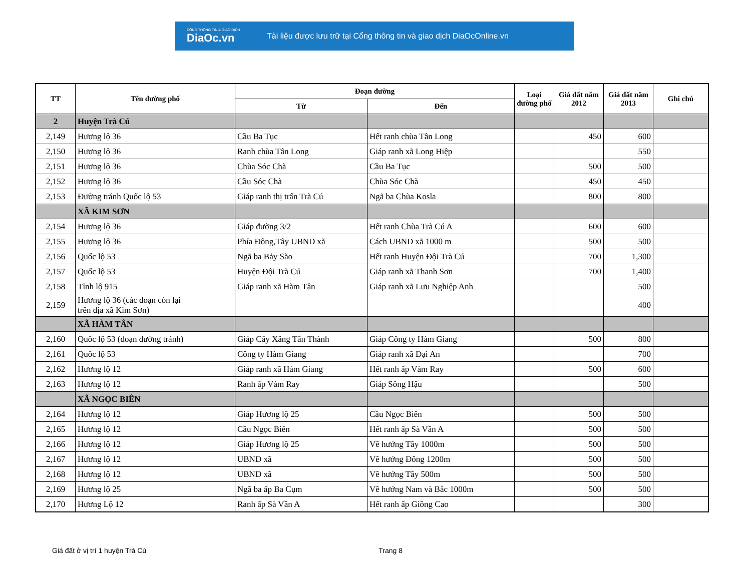CỔNG THÔNG TIN & GIAO DỊCH
DiaOc.vn
Tài liệu được lưu trữ tại Cổng thông tin và giao dịch DiaOcOnline.vn
| TT | Tên đường phố | Đoạn đường | | Loại đường phố | Giá đất năm 2012 | Giá đất năm 2013 | Ghi chú |
| --- | --- | --- | --- | --- | --- | --- | --- |
| | | Từ | Đến | | | | |
| 2 | Huyện Trà Cú | | | | | | |
| 2,149 | Hương lộ 36 | Cầu Ba Tục | Hết ranh chùa Tân Long | | 450 | 600 | |
| 2,150 | Hương lộ 36 | Ranh chùa Tân Long | Giáp ranh xã Long Hiệp | | | 550 | |
| 2,151 | Hương lộ 36 | Chùa Sóc Chà | Cầu Ba Tục | | 500 | 500 | |
| 2,152 | Hương lộ 36 | Cầu Sóc Chà | Chùa Sóc Chà | | 450 | 450 | |
| 2,153 | Đường tránh Quốc lộ 53 | Giáp ranh thị trấn Trà Cú | Ngã ba Chùa Kosla | | 800 | 800 | |
| | XÃ KIM SƠN | | | | | | |
| 2,154 | Hương lộ 36 | Giáp đường 3/2 | Hết ranh Chùa Trà Cú A | | 600 | 600 | |
| 2,155 | Hương lộ 36 | Phía Đông,Tây UBND xã | Cách UBND xã 1000 m | | 500 | 500 | |
| 2,156 | Quốc lộ 53 | Ngã ba Bảy Sào | Hết ranh Huyện Đội Trà Cú | | 700 | 1,300 | |
| 2,157 | Quốc lộ 53 | Huyện Đội Trà Cú | Giáp ranh xã Thanh Sơn | | 700 | 1,400 | |
| 2,158 | Tỉnh lộ 915 | Giáp ranh xã Hàm Tân | Giáp ranh xã Lưu Nghiệp Anh | | | 500 | |
| 2,159 | Hương lộ 36 (các đoạn còn lại trên địa xã Kim Sơn) | | | | | 400 | |
| | XÃ HÀM TÂN | | | | | | |
| 2,160 | Quốc lộ 53 (đoạn đường tránh) | Giáp Cây Xăng Tấn Thành | Giáp Công ty Hàm Giang | | 500 | 800 | |
| 2,161 | Quốc lộ 53 | Công ty Hàm Giang | Giáp ranh xã Đại An | | | 700 | |
| 2,162 | Hương lộ 12 | Giáp ranh xã Hàm Giang | Hết ranh ấp Vàm Ray | | 500 | 600 | |
| 2,163 | Hương lộ 12 | Ranh ấp Vàm Ray | Giáp Sông Hậu | | | 500 | |
| | XÃ NGỌC BIÊN | | | | | | |
| 2,164 | Hương lộ 12 | Giáp Hương lộ 25 | Cầu Ngọc Biên | | 500 | 500 | |
| 2,165 | Hương lộ 12 | Cầu Ngọc Biên | Hết ranh ấp Sà Vần A | | 500 | 500 | |
| 2,166 | Hương lộ 12 | Giáp Hương lộ 25 | Về hướng Tây 1000m | | 500 | 500 | |
| 2,167 | Hương lộ 12 | UBND xã | Về hướng Đông 1200m | | 500 | 500 | |
| 2,168 | Hương lộ 12 | UBND xã | Về hướng Tây 500m | | 500 | 500 | |
| 2,169 | Hương lộ 25 | Ngã ba ấp Ba Cụm | Về hướng Nam và Bắc 1000m | | 500 | 500 | |
| 2,170 | Hương Lộ 12 | Ranh ấp Sà Vần A | Hết ranh ấp Giồng Cao | | | 300 | |
Giá đất ở vị trí 1 huyện Trà Cú Trang 8